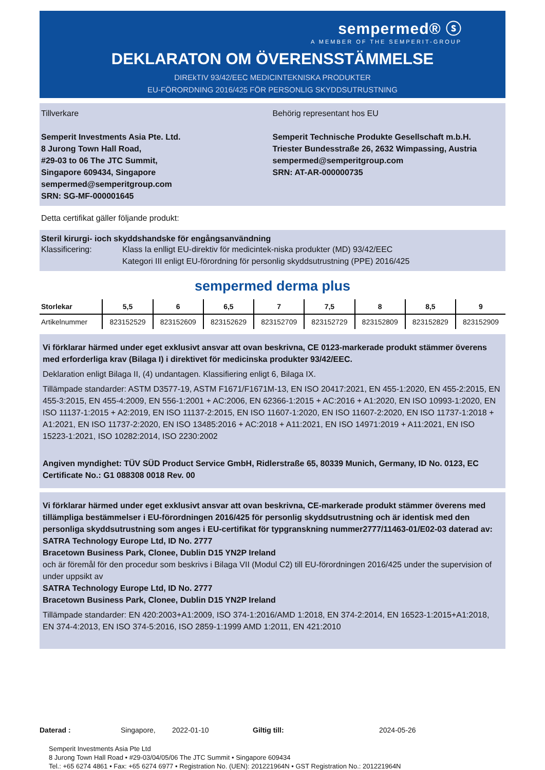sempermed® ⓢ
A MEMBER OF THE SEMPERIT-GROUP
DEKLARATON OM ÖVERENSSTÄMMELSE
DIREkTIV 93/42/EEC MEDICINTEKNISKA PRODUKTER
EU-FÖRORDNING 2016/425 FÖR PERSONLIG SKYDDSUTRUSTNING
Tillverkare
Semperit Investments Asia Pte. Ltd.
8 Jurong Town Hall Road,
#29-03 to 06 The JTC Summit,
Singapore 609434, Singapore
sempermed@semperitgroup.com
SRN: SG-MF-000001645
Behörig representant hos EU
Semperit Technische Produkte Gesellschaft m.b.H.
Triester Bundesstraße 26, 2632 Wimpassing, Austria
sempermed@semperitgroup.com
SRN: AT-AR-000000735
Detta certifikat gäller följande produkt:
Steril kirurgi- ioch skyddshandske för engångsanvändning
Klassificering: Klass Ia enlligt EU-direktiv för medicintek-niska produkter (MD) 93/42/EEC
Kategori III enligt EU-förordning för personlig skyddsutrustning (PPE) 2016/425
sempermed derma plus
| Storlekar | 5,5 | 6 | 6,5 | 7 | 7,5 | 8 | 8,5 | 9 |
| --- | --- | --- | --- | --- | --- | --- | --- | --- |
| Artikelnummer | 823152529 | 823152609 | 823152629 | 823152709 | 823152729 | 823152809 | 823152829 | 823152909 |
Vi förklarar härmed under eget exklusivt ansvar att ovan beskrivna, CE 0123-markerade produkt stämmer överens med erforderliga krav (Bilaga I) i direktivet för medicinska produkter 93/42/EEC.
Deklaration enligt Bilaga II, (4) undantagen. Klassifiering enligt 6, Bilaga IX.
Tillämpade standarder: ASTM D3577-19, ASTM F1671/F1671M-13, EN ISO 20417:2021, EN 455-1:2020, EN 455-2:2015, EN 455-3:2015, EN 455-4:2009, EN 556-1:2001 + AC:2006, EN 62366-1:2015 + AC:2016 + A1:2020, EN ISO 10993-1:2020, EN ISO 11137-1:2015 + A2:2019, EN ISO 11137-2:2015, EN ISO 11607-1:2020, EN ISO 11607-2:2020, EN ISO 11737-1:2018 + A1:2021, EN ISO 11737-2:2020, EN ISO 13485:2016 + AC:2018 + A11:2021, EN ISO 14971:2019 + A11:2021, EN ISO 15223-1:2021, ISO 10282:2014, ISO 2230:2002
Angiven myndighet: TÜV SÜD Product Service GmbH, Ridlerstraße 65, 80339 Munich, Germany, ID No. 0123, EC Certificate No.: G1 088308 0018 Rev. 00
Vi förklarar härmed under eget exklusivt ansvar att ovan beskrivna, CE-markerade produkt stämmer överens med tillämpliga bestämmelser i EU-förordningen 2016/425 för personlig skyddsutrustning och är identisk med den personliga skyddsutrustning som anges i EU-certifikat för typgranskning nummer2777/11463-01/E02-03 daterad av:
SATRA Technology Europe Ltd, ID No. 2777
Bracetown Business Park, Clonee, Dublin D15 YN2P Ireland
och är föremål för den procedur som beskrivs i Bilaga VII (Modul C2) till EU-förordningen 2016/425 under the supervision of under uppsikt av
SATRA Technology Europe Ltd, ID No. 2777
Bracetown Business Park, Clonee, Dublin D15 YN2P Ireland
Tillämpade standarder: EN 420:2003+A1:2009, ISO 374-1:2016/AMD 1:2018, EN 374-2:2014, EN 16523-1:2015+A1:2018, EN 374-4:2013, EN ISO 374-5:2016, ISO 2859-1:1999 AMD 1:2011, EN 421:2010
Daterad : Singapore, 2022-01-10 Giltig till: 2024-05-26
Semperit Investments Asia Pte Ltd
8 Jurong Town Hall Road • #29-03/04/05/06 The JTC Summit • Singapore 609434
Tel.: +65 6274 4861 • Fax: +65 6274 6977 • Registration No. (UEN): 201221964N • GST Registration No.: 201221964N